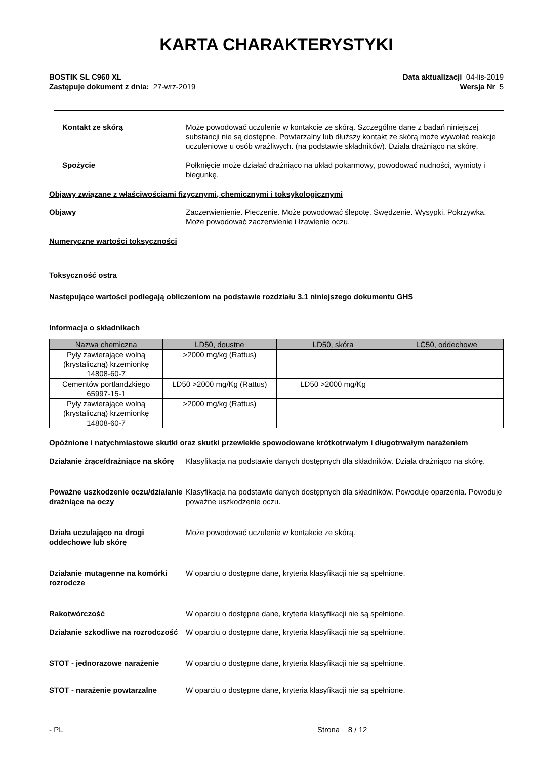KARTA CHARAKTERYSTYKI
BOSTIK SL C960 XL
Zastępuje dokument z dnia: 27-wrz-2019
Data aktualizacji 04-lis-2019
Wersja Nr 5
Kontakt ze skórą Może powodować uczulenie w kontakcie ze skórą. Szczególne dane z badań niniejszej substancji nie są dostępne. Powtarzalny lub dłuższy kontakt ze skórą może wywołać reakcje uczuleniowe u osób wrażliwych. (na podstawie składników). Działa drażniąco na skórę.
Spożycie Połknięcie może działać drażniąco na układ pokarmowy, powodować nudności, wymioty i biegunkę.
Objawy związane z właściwościami fizycznymi, chemicznymi i toksykologicznymi
Objawy Zaczerwienienie. Pieczenie. Może powodować ślepotę. Swędzenie. Wysypki. Pokrzywka. Może powodować zaczerwienie i łzawienie oczu.
Numeryczne wartości toksyczności
Toksyczność ostra
Następujące wartości podlegają obliczeniom na podstawie rozdziału 3.1 niniejszego dokumentu GHS
Informacja o składnikach
| Nazwa chemiczna | LD50, doustne | LD50, skóra | LC50, oddechowe |
| --- | --- | --- | --- |
| Pyły zawierające wolną (krystaliczną) krzemionkę 14808-60-7 | >2000 mg/kg (Rattus) | | |
| Cementów portlandzkiego 65997-15-1 | LD50 >2000 mg/Kg (Rattus) | LD50 >2000 mg/Kg | |
| Pyły zawierające wolną (krystaliczną) krzemionkę 14808-60-7 | >2000 mg/kg (Rattus) | | |
Opóźnione i natychmiastowe skutki oraz skutki przewlekłe spowodowane krótkotrwałym i długotrwałym narażeniem
Działanie żrące/drażniące na skórę
Klasyfikacja na podstawie danych dostępnych dla składników. Działa drażniąco na skórę.
Poważne uszkodzenie oczu/działanie drażniące na oczy
Klasyfikacja na podstawie danych dostępnych dla składników. Powoduje oparzenia. Powoduje poważne uszkodzenie oczu.
Działa uczulająco na drogi oddechowe lub skórę
Może powodować uczulenie w kontakcie ze skórą.
Działanie mutagenne na komórki rozrodcze
W oparciu o dostępne dane, kryteria klasyfikacji nie są spełnione.
Rakotwórczość W oparciu o dostępne dane, kryteria klasyfikacji nie są spełnione.
Działanie szkodliwe na rozrodczość
W oparciu o dostępne dane, kryteria klasyfikacji nie są spełnione.
STOT - jednorazowe narażenie W oparciu o dostępne dane, kryteria klasyfikacji nie są spełnione.
STOT - narażenie powtarzalne W oparciu o dostępne dane, kryteria klasyfikacji nie są spełnione.
- PL Strona 8 / 12